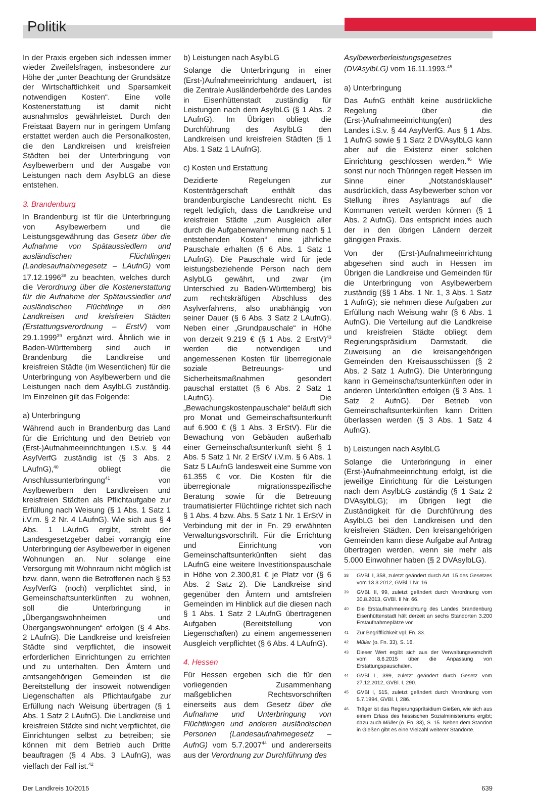Politik
In der Praxis ergeben sich indessen immer wieder Zweifelsfragen, insbesondere zur Höhe der „unter Beachtung der Grundsätze der Wirtschaftlichkeit und Sparsamkeit notwendigen Kosten“. Eine volle Kostenerstattung ist damit nicht ausnahmslos gewährleistet. Durch den Freistaat Bayern nur in geringem Umfang erstattet werden auch die Personalkosten, die den Landkreisen und kreisfreien Städten bei der Unterbringung von Asylbewerbern und der Ausgabe von Leistungen nach dem AsylbLG an diese entstehen.
3. Brandenburg
In Brandenburg ist für die Unterbringung von Asylbewerbern und die Leistungsgewährung das Gesetz über die Aufnahme von Spätaussiedlern und ausländischen Flüchtlingen (Landesaufnahmegesetz – LAufnG) vom 17.12.1996<sup>38</sup> zu beachten, welches durch die Verordnung über die Kostenerstattung für die Aufnahme der Spätaussiedler und ausländischen Flüchtlinge in den Landkreisen und kreisfreien Städten (Erstattungsverordnung – ErstV) vom 29.1.1999<sup>39</sup> ergänzt wird. Ähnlich wie in Baden-Württemberg sind auch in Brandenburg die Landkreise und kreisfreien Städte (im Wesentlichen) für die Unterbringung von Asylbewerbern und die Leistungen nach dem AsylbLG zuständig. Im Einzelnen gilt das Folgende:
a) Unterbringung
Während auch in Brandenburg das Land für die Errichtung und den Betrieb von (Erst-)Aufnahmeeinrichtungen i.S.v. § 44 AsylVerfG zuständig ist (§ 3 Abs. 2 LAufnG),<sup>40</sup> obliegt die Anschlussunterbringung<sup>41</sup> von Asylbewerbern den Landkreisen und kreisfreien Städten als Pflichtaufgabe zur Erfüllung nach Weisung (§ 1 Abs. 1 Satz 1 i.V.m. § 2 Nr. 4 LAufnG). Wie sich aus § 4 Abs. 1 LAufnG ergibt, strebt der Landesgesetzgeber dabei vorrangig eine Unterbringung der Asylbewerber in eigenen Wohnungen an. Nur solange eine Versorgung mit Wohnraum nicht möglich ist bzw. dann, wenn die Betroffenen nach § 53 AsylVerfG (noch) verpflichtet sind, in Gemeinschaftsunterkünften zu wohnen, soll die Unterbringung in „Übergangswohnheimen und Übergangswohnungen“ erfolgen (§ 4 Abs. 2 LAufnG). Die Landkreise und kreisfreien Städte sind verpflichtet, die insoweit erforderlichen Einrichtungen zu errichten und zu unterhalten. Den Ämtern und amtsangehörigen Gemeinden ist die Bereitstellung der insoweit notwendigen Liegenschaften als Pflichtaufgabe zur Erfüllung nach Weisung übertragen (§ 1 Abs. 1 Satz 2 LAufnG). Die Landkreise und kreisfreien Städte sind nicht verpflichtet, die Einrichtungen selbst zu betreiben; sie können mit dem Betrieb auch Dritte beauftragen (§ 4 Abs. 3 LAufnG), was vielfach der Fall ist.<sup>42</sup>
b) Leistungen nach AsylbLG
Solange die Unterbringung in einer (Erst-)Aufnahmeeinrichtung andauert, ist die Zentrale Ausländerbehörde des Landes in Eisenhüttenstadt zuständig für Leistungen nach dem AsylbLG (§ 1 Abs. 2 LAufnG). Im Übrigen obliegt die Durchführung des AsylbLG den Landkreisen und kreisfreien Städten (§ 1 Abs. 1 Satz 1 LAufnG).
c) Kosten und Erstattung
Dezidierte Regelungen zur Kostenträgerschaft enthält das brandenburgische Landesrecht nicht. Es regelt lediglich, dass die Landkreise und kreisfreien Städte „zum Ausgleich aller durch die Aufgabenwahrnehmung nach § 1 entstehenden Kosten“ eine jährliche Pauschale erhalten (§ 6 Abs. 1 Satz 1 LAufnG). Die Pauschale wird für jede leistungsbeziehende Person nach dem AslybLG gewährt, und zwar (im Unterschied zu Baden-Württemberg) bis zum rechtskräftigen Abschluss des Asylverfahrens, also unabhängig von seiner Dauer (§ 6 Abs. 3 Satz 2 LAufnG). Neben einer „Grundpauschale“ in Höhe von derzeit 9.219 € (§ 1 Abs. 2 ErstV)<sup>43</sup> werden die notwendigen und angemessenen Kosten für überregionale soziale Betreuungs- und Sicherheitsmaßnahmen gesondert pauschal erstattet (§ 6 Abs. 2 Satz 1 LAufnG). Die „Bewachungskostenpauschale“ beläuft sich pro Monat und Gemeinschaftsunterkunft auf 6.900 € (§ 1 Abs. 3 ErStV). Für die Bewachung von Gebäuden außerhalb einer Gemeinschaftsunterkunft sieht § 1 Abs. 5 Satz 1 Nr. 2 ErStV i.V.m. § 6 Abs. 1 Satz 5 LAufnG landesweit eine Summe von 61.355 € vor. Die Kosten für die überregionale migrationsspezifische Beratung sowie für die Betreuung traumatisierter Flüchtlinge richtet sich nach § 1 Abs. 4 bzw. Abs. 5 Satz 1 Nr. 1 ErStV in Verbindung mit der in Fn. 29 erwähnten Verwaltungsvorschrift. Für die Errichtung und Einrichtung von Gemeinschaftsunterkünften sieht das LAufnG eine weitere Investitionspauschale in Höhe von 2.300,81 € je Platz vor (§ 6 Abs. 2 Satz 2). Die Landkreise sind gegenüber den Ämtern und amtsfreien Gemeinden im Hinblick auf die diesen nach § 1 Abs. 1 Satz 2 LAufnG übertragenen Aufgaben (Bereitstellung von Liegenschaften) zu einem angemessenen Ausgleich verpflichtet (§ 6 Abs. 4 LAufnG).
4. Hessen
Für Hessen ergeben sich die für den vorliegenden Zusammenhang maßgeblichen Rechtsvorschriften einerseits aus dem Gesetz über die Aufnahme und Unterbringung von Flüchtlingen und anderen ausländischen Personen (Landesaufnahmegesetz – AufnG) vom 5.7.2007<sup>44</sup> und andererseits aus der Verordnung zur Durchführung des
Asylbewerberleistungsgesetzes (DVAsylbLG) vom 16.11.1993.<sup>45</sup>
a) Unterbringung
Das AufnG enthält keine ausdrückliche Regelung über die (Erst-)Aufnahmeeinrichtung(en) des Landes i.S.v. § 44 AsylVerfG. Aus § 1 Abs. 1 AufnG sowie § 1 Satz 2 DVAsylbLG kann aber auf die Existenz einer solchen Einrichtung geschlossen werden.<sup>46</sup> Wie sonst nur noch Thüringen regelt Hessen im Sinne einer „Notstandsklausel“ ausdrücklich, dass Asylbewerber schon vor Stellung ihres Asylantrags auf die Kommunen verteilt werden können (§ 1 Abs. 2 AufnG). Das entspricht indes auch der in den übrigen Ländern derzeit gängigen Praxis.
Von der (Erst-)Aufnahmeeinrichtung abgesehen sind auch in Hessen im Übrigen die Landkreise und Gemeinden für die Unterbringung von Asylbewerbern zuständig (§§ 1 Abs. 1 Nr. 1, 3 Abs. 1 Satz 1 AufnG); sie nehmen diese Aufgaben zur Erfüllung nach Weisung wahr (§ 6 Abs. 1 AufnG). Die Verteilung auf die Landkreise und kreisfreien Städte obliegt dem Regierungspräsidium Darmstadt, die Zuweisung an die kreisangehörigen Gemeinden den Kreisausschüssen (§ 2 Abs. 2 Satz 1 AufnG). Die Unterbringung kann in Gemeinschaftsunterkünften oder in anderen Unterkünften erfolgen (§ 3 Abs. 1 Satz 2 AufnG). Der Betrieb von Gemeinschaftsunterkünften kann Dritten überlassen werden (§ 3 Abs. 1 Satz 4 AufnG).
b) Leistungen nach AsylbLG
Solange die Unterbringung in einer (Erst-)Aufnahmeeinrichtung erfolgt, ist die jeweilige Einrichtung für die Leistungen nach dem AsylbLG zuständig (§ 1 Satz 2 DVAsylbLG); im Übrigen liegt die Zuständigkeit für die Durchführung des AsylbLG bei den Landkreisen und den kreisfreien Städten. Den kreisangehörigen Gemeinden kann diese Aufgabe auf Antrag übertragen werden, wenn sie mehr als 5.000 Einwohner haben (§ 2 DVAsylbLG).
38
GVBl. I, 358, zuletzt geändert durch Art. 15 des Gesetzes vom 13.3.2012, GVBl. I Nr. 16.
39
GVBl. II, 99, zuletzt geändert durch Verordnung vom 30.8.2013, GVBl. II Nr. 66.
40
Die Erstaufnahmeeinrichtung des Landes Brandenburg Eisenhüttenstadt hält derzeit an sechs Standorten 3.200 Erstaufnahmeplätze vor.
41
Zur Begrifflichkeit vgl. Fn. 33.
42
Müller (o. Fn. 33), S. 16.
43
Dieser Wert ergibt sich aus der Verwaltungsvorschrift vom 8.6.2015 über die Anpassung von Erstattungspauschalen.
44
GVBl I., 399, zuletzt geändert durch Gesetz vom 27.12.2012, GVBl. I, 290.
45
GVBl I, 515, zuletzt geändert durch Verordnung vom 5.7.1994, GVBl. I, 286.
46
Träger ist das Regierungspräsidium Gießen, wie sich aus einem Erlass des hessischen Sozialministeriums ergibt; dazu auch Müller (o. Fn. 33), S. 15. Neben dem Standort in Gießen gibt es eine Vielzahl weiterer Standorte.
Der Landkreis 10/2015 639